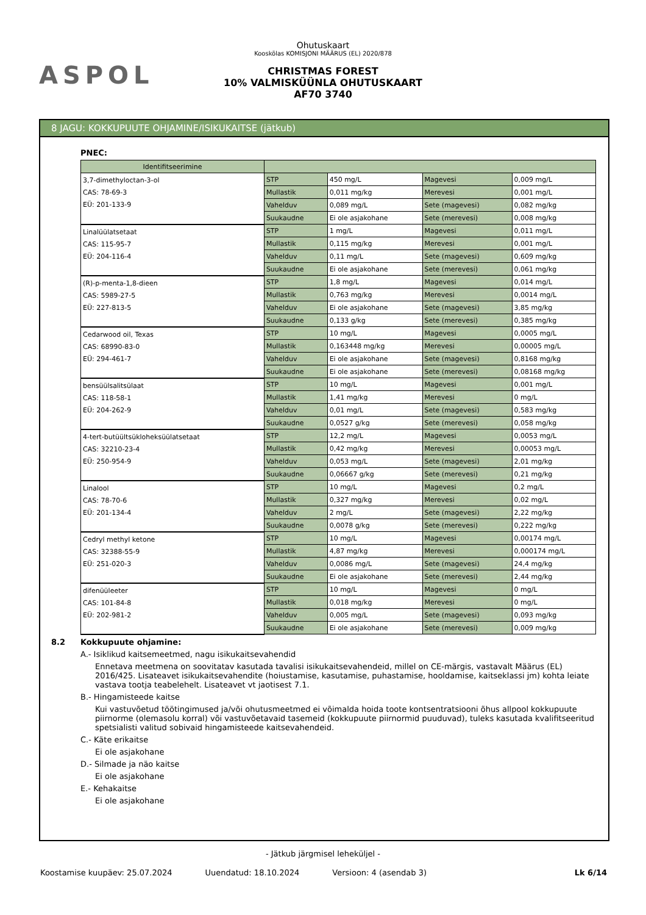ASPOL
Ohutuskaart
Kooskõlas KOMISJONI MÄÄRUS (EL) 2020/878
CHRISTMAS FOREST
10% VALMISKÜÜNLA OHUTUSKAART
AF70 3740
8 JAGU: KOKKUPUUTE OHJAMINE/ISIKUKAITSE (jätkub)
PNEC:
| Identifitseerimine | | | | |
| --- | --- | --- | --- | --- |
| 3,7-dimethyloctan-3-ol CAS: 78-69-3 EÜ: 201-133-9 | STP | 450 mg/L | Magevesi | 0,009 mg/L |
| | Mullastik | 0,011 mg/kg | Merevesi | 0,001 mg/L |
| | Vahelduv | 0,089 mg/L | Sete (magevesi) | 0,082 mg/kg |
| | Suukaudne | Ei ole asjakohane | Sete (merevesi) | 0,008 mg/kg |
| Linalüülatsetaat CAS: 115-95-7 EÜ: 204-116-4 | STP | 1 mg/L | Magevesi | 0,011 mg/L |
| | Mullastik | 0,115 mg/kg | Merevesi | 0,001 mg/L |
| | Vahelduv | 0,11 mg/L | Sete (magevesi) | 0,609 mg/kg |
| | Suukaudne | Ei ole asjakohane | Sete (merevesi) | 0,061 mg/kg |
| (R)-p-menta-1,8-dieen CAS: 5989-27-5 EÜ: 227-813-5 | STP | 1,8 mg/L | Magevesi | 0,014 mg/L |
| | Mullastik | 0,763 mg/kg | Merevesi | 0,0014 mg/L |
| | Vahelduv | Ei ole asjakohane | Sete (magevesi) | 3,85 mg/kg |
| | Suukaudne | 0,133 g/kg | Sete (merevesi) | 0,385 mg/kg |
| Cedarwood oil, Texas CAS: 68990-83-0 EÜ: 294-461-7 | STP | 10 mg/L | Magevesi | 0,0005 mg/L |
| | Mullastik | 0,163448 mg/kg | Merevesi | 0,00005 mg/L |
| | Vahelduv | Ei ole asjakohane | Sete (magevesi) | 0,8168 mg/kg |
| | Suukaudne | Ei ole asjakohane | Sete (merevesi) | 0,08168 mg/kg |
| bensüülsalitsülaat CAS: 118-58-1 EÜ: 204-262-9 | STP | 10 mg/L | Magevesi | 0,001 mg/L |
| | Mullastik | 1,41 mg/kg | Merevesi | 0 mg/L |
| | Vahelduv | 0,01 mg/L | Sete (magevesi) | 0,583 mg/kg |
| | Suukaudne | 0,0527 g/kg | Sete (merevesi) | 0,058 mg/kg |
| 4-tert-butüültsükloheksüülatsetaat CAS: 32210-23-4 EÜ: 250-954-9 | STP | 12,2 mg/L | Magevesi | 0,0053 mg/L |
| | Mullastik | 0,42 mg/kg | Merevesi | 0,00053 mg/L |
| | Vahelduv | 0,053 mg/L | Sete (magevesi) | 2,01 mg/kg |
| | Suukaudne | 0,06667 g/kg | Sete (merevesi) | 0,21 mg/kg |
| Linalool CAS: 78-70-6 EÜ: 201-134-4 | STP | 10 mg/L | Magevesi | 0,2 mg/L |
| | Mullastik | 0,327 mg/kg | Merevesi | 0,02 mg/L |
| | Vahelduv | 2 mg/L | Sete (magevesi) | 2,22 mg/kg |
| | Suukaudne | 0,0078 g/kg | Sete (merevesi) | 0,222 mg/kg |
| Cedryl methyl ketone CAS: 32388-55-9 EÜ: 251-020-3 | STP | 10 mg/L | Magevesi | 0,00174 mg/L |
| | Mullastik | 4,87 mg/kg | Merevesi | 0,000174 mg/L |
| | Vahelduv | 0,0086 mg/L | Sete (magevesi) | 24,4 mg/kg |
| | Suukaudne | Ei ole asjakohane | Sete (merevesi) | 2,44 mg/kg |
| difenüüleeter CAS: 101-84-8 EÜ: 202-981-2 | STP | 10 mg/L | Magevesi | 0 mg/L |
| | Mullastik | 0,018 mg/kg | Merevesi | 0 mg/L |
| | Vahelduv | 0,005 mg/L | Sete (magevesi) | 0,093 mg/kg |
| | Suukaudne | Ei ole asjakohane | Sete (merevesi) | 0,009 mg/kg |
8.2 Kokkupuute ohjamine:
A.- Isiklikud kaitsemeetmed, nagu isikukaitsevahendid
Ennetava meetmena on soovitatav kasutada tavalisi isikukaitsevahendeid, millel on CE-märgis, vastavalt Määrus (EL) 2016/425. Lisateavet isikukaitsevahendite (hoiustamise, kasutamise, puhastamise, hooldamise, kaitseklassi jm) kohta leiate vastava tootja teabelehelt. Lisateavet vt jaotisest 7.1.
B.- Hingamisteede kaitse
Kui vastuvõetud töötingimused ja/või ohutusmeetmed ei võimalda hoida toote kontsentratsiooni õhus allpool kokkupuute piirnorme (olemasolu korral) või vastuvõetavaid tasemeid (kokkupuute piirnormid puuduvad), tuleks kasutada kvalifitseeritud spetsialisti valitud sobivaid hingamisteede kaitsevahendeid.
C.- Käte erikaitse
Ei ole asjakohane
D.- Silmade ja näo kaitse
Ei ole asjakohane
E.- Kehakaitse
Ei ole asjakohane
- Jätkub järgmisel leheküljel -
Koostamise kuupäev: 25.07.2024 Uuendatud: 18.10.2024 Versioon: 4 (asendab 3) Lk 6/14